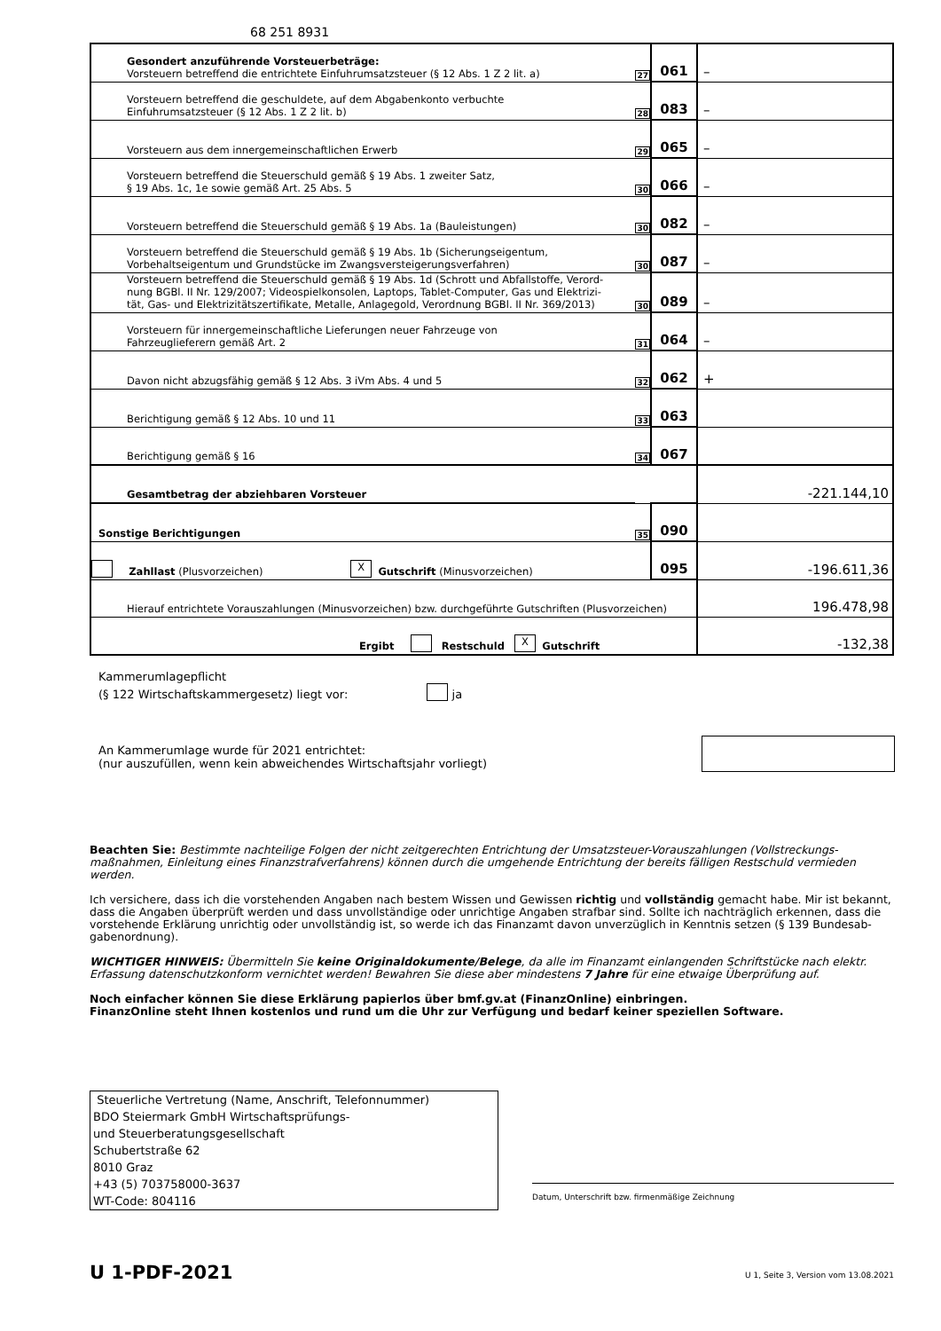68 251 8931
| Gesondert anzuführende Vorsteuerbeträge: Vorsteuern betreffend die entrichtete Einfuhrumsatzsteuer (§ 12 Abs. 1 Z 2 lit. a) | 27 | 061 | – |
| Vorsteuern betreffend die geschuldete, auf dem Abgabenkonto verbuchte Einfuhrumsatzsteuer (§ 12 Abs. 1 Z 2 lit. b) | 28 | 083 | – |
| Vorsteuern aus dem innergemeinschaftlichen Erwerb | 29 | 065 | – |
| Vorsteuern betreffend die Steuerschuld gemäß § 19 Abs. 1 zweiter Satz, § 19 Abs. 1c, 1e sowie gemäß Art. 25 Abs. 5 | 30 | 066 | – |
| Vorsteuern betreffend die Steuerschuld gemäß § 19 Abs. 1a (Bauleistungen) | 30 | 082 | – |
| Vorsteuern betreffend die Steuerschuld gemäß § 19 Abs. 1b (Sicherungseigentum, Vorbehaltseigentum und Grundstücke im Zwangsversteigerungsverfahren) | 30 | 087 | – |
| Vorsteuern betreffend die Steuerschuld gemäß § 19 Abs. 1d (Schrott und Abfallstoffe, Verord- nung BGBl. II Nr. 129/2007; Videospielkonsolen, Laptops, Tablet-Computer, Gas und Elektrizi- tät, Gas- und Elektrizitätszertifikate, Metalle, Anlagegold, Verordnung BGBl. II Nr. 369/2013) | 30 | 089 | – |
| Vorsteuern für innergemeinschaftliche Lieferungen neuer Fahrzeuge von Fahrzeuglieferern gemäß Art. 2 | 31 | 064 | – |
| Davon nicht abzugsfähig gemäß § 12 Abs. 3 iVm Abs. 4 und 5 | 32 | 062 | + |
| Berichtigung gemäß § 12 Abs. 10 und 11 | 33 | 063 | |
| Berichtigung gemäß § 16 | 34 | 067 | |
| Gesamtbetrag der abziehbaren Vorsteuer | | | -221.144,10 |
| Sonstige Berichtigungen | 35 | 090 | |
| Zahllast (Plusvorzeichen) X Gutschrift (Minusvorzeichen) | | 095 | -196.611,36 |
| Hierauf entrichtete Vorauszahlungen (Minusvorzeichen) bzw. durchgeführte Gutschriften (Plusvorzeichen) | | | 196.478,98 |
| Ergibt Restschuld X Gutschrift | | | -132,38 |
Kammerumlagepflicht
(§ 122 Wirtschaftskammergesetz) liegt vor: ja
An Kammerumlage wurde für 2021 entrichtet:
(nur auszufüllen, wenn kein abweichendes Wirtschaftsjahr vorliegt)
Beachten Sie: Bestimmte nachteilige Folgen der nicht zeitgerechten Entrichtung der Umsatzsteuer-Vorauszahlungen (Vollstreckungs-maßnahmen, Einleitung eines Finanzstrafverfahrens) können durch die umgehende Entrichtung der bereits fälligen Restschuld vermieden werden.
Ich versichere, dass ich die vorstehenden Angaben nach bestem Wissen und Gewissen richtig und vollständig gemacht habe. Mir ist bekannt, dass die Angaben überprüft werden und dass unvollständige oder unrichtige Angaben strafbar sind. Sollte ich nachträglich erkennen, dass die vorstehende Erklärung unrichtig oder unvollständig ist, so werde ich das Finanzamt davon unverzüglich in Kenntnis setzen (§ 139 Bundesab-gabenordnung).
WICHTIGER HINWEIS: Übermitteln Sie keine Originaldokumente/Belege, da alle im Finanzamt einlangenden Schriftstücke nach elektr. Erfassung datenschutzkonform vernichtet werden! Bewahren Sie diese aber mindestens 7 Jahre für eine etwaige Überprüfung auf.
Noch einfacher können Sie diese Erklärung papierlos über bmf.gv.at (FinanzOnline) einbringen.
FinanzOnline steht Ihnen kostenlos und rund um die Uhr zur Verfügung und bedarf keiner speziellen Software.
Steuerliche Vertretung (Name, Anschrift, Telefonnummer)
BDO Steiermark GmbH Wirtschaftsprüfungs-
und Steuerberatungsgesellschaft
Schubertstraße 62
8010 Graz
+43 (5) 703758000-3637
WT-Code: 804116
Datum, Unterschrift bzw. firmenmäßige Zeichnung
U 1-PDF-2021
U 1, Seite 3, Version vom 13.08.2021